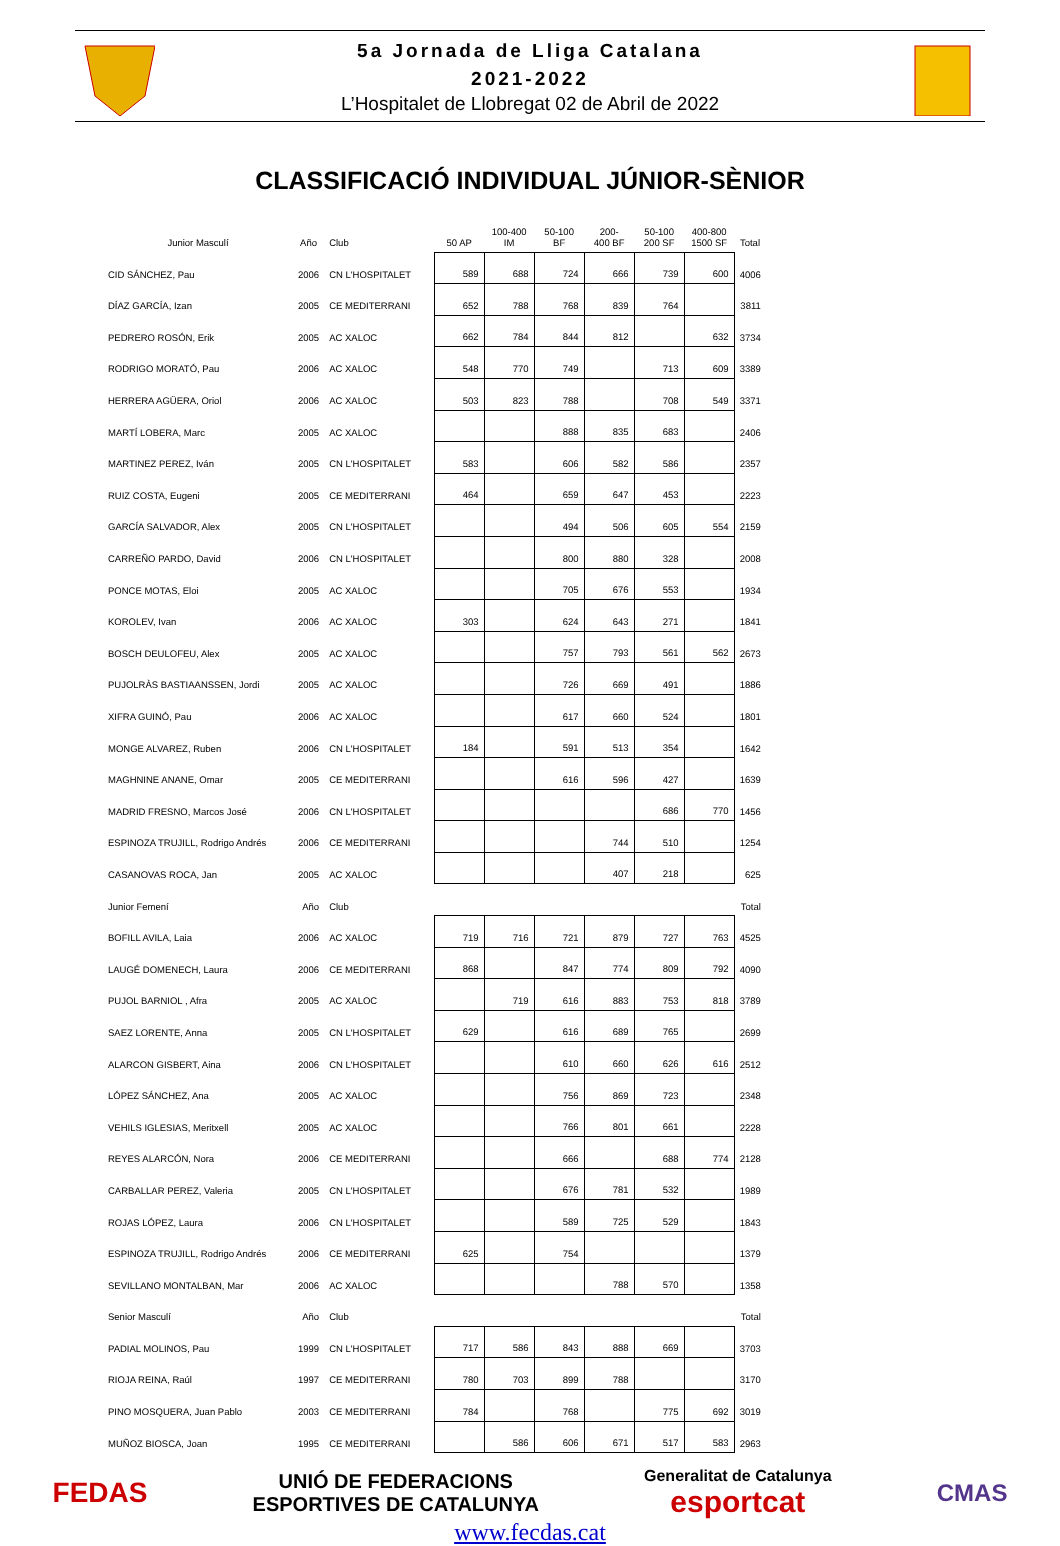5a Jornada de Lliga Catalana
2021-2022
L’Hospitalet de Llobregat 02 de Abril de 2022
CLASSIFICACIÓ INDIVIDUAL JÚNIOR-SÈNIOR
| Junior Masculí | Año | Club | 50 AP | 100-400 IM | 50-100 BF | 200- 400 BF | 50-100 200 SF | 400-800 1500 SF | Total |
| --- | --- | --- | --- | --- | --- | --- | --- | --- | --- |
| CID SÁNCHEZ, Pau | 2006 | CN L'HOSPITALET | 589 | 688 | 724 | 666 | 739 | 600 | 4006 |
| DÍAZ GARCÍA, Izan | 2005 | CE MEDITERRANI | 652 | 788 | 768 | 839 | 764 | | 3811 |
| PEDRERO ROSÓN, Erik | 2005 | AC XALOC | 662 | 784 | 844 | 812 | | 632 | 3734 |
| RODRIGO MORATÓ, Pau | 2006 | AC XALOC | 548 | 770 | 749 | | 713 | 609 | 3389 |
| HERRERA AGÜERA, Oriol | 2006 | AC XALOC | 503 | 823 | 788 | | 708 | 549 | 3371 |
| MARTÍ LOBERA, Marc | 2005 | AC XALOC | | | 888 | 835 | 683 | | 2406 |
| MARTINEZ PEREZ, Iván | 2005 | CN L'HOSPITALET | 583 | | 606 | 582 | 586 | | 2357 |
| RUIZ COSTA, Eugeni | 2005 | CE MEDITERRANI | 464 | | 659 | 647 | 453 | | 2223 |
| GARCÍA SALVADOR, Alex | 2005 | CN L'HOSPITALET | | | 494 | 506 | 605 | 554 | 2159 |
| CARREÑO PARDO, David | 2006 | CN L'HOSPITALET | | | 800 | 880 | 328 | | 2008 |
| PONCE MOTAS, Eloi | 2005 | AC XALOC | | | 705 | 676 | 553 | | 1934 |
| KOROLEV, Ivan | 2006 | AC XALOC | 303 | | 624 | 643 | 271 | | 1841 |
| BOSCH DEULOFEU, Alex | 2005 | AC XALOC | | | 757 | 793 | 561 | 562 | 2673 |
| PUJOLRÀS BASTIAANSSEN, Jordi | 2005 | AC XALOC | | | 726 | 669 | 491 | | 1886 |
| XIFRA GUINÓ, Pau | 2006 | AC XALOC | | | 617 | 660 | 524 | | 1801 |
| MONGE ALVAREZ, Ruben | 2006 | CN L'HOSPITALET | 184 | | 591 | 513 | 354 | | 1642 |
| MAGHNINE ANANE, Omar | 2005 | CE MEDITERRANI | | | 616 | 596 | 427 | | 1639 |
| MADRID FRESNO, Marcos José | 2006 | CN L'HOSPITALET | | | | | 686 | 770 | 1456 |
| ESPINOZA TRUJILL, Rodrigo Andrés | 2006 | CE MEDITERRANI | | | | 744 | 510 | | 1254 |
| CASANOVAS ROCA, Jan | 2005 | AC XALOC | | | | 407 | 218 | | 625 |
| Junior Femení | Año | Club | | | | | | | Total |
| BOFILL AVILA, Laia | 2006 | AC XALOC | 719 | 716 | 721 | 879 | 727 | 763 | 4525 |
| LAUGÉ DOMENECH, Laura | 2006 | CE MEDITERRANI | 868 | | 847 | 774 | 809 | 792 | 4090 |
| PUJOL BARNIOL , Afra | 2005 | AC XALOC | | 719 | 616 | 883 | 753 | 818 | 3789 |
| SAEZ LORENTE, Anna | 2005 | CN L'HOSPITALET | 629 | | 616 | 689 | 765 | | 2699 |
| ALARCON GISBERT, Aina | 2006 | CN L'HOSPITALET | | | 610 | 660 | 626 | 616 | 2512 |
| LÓPEZ SÁNCHEZ, Ana | 2005 | AC XALOC | | | 756 | 869 | 723 | | 2348 |
| VEHILS IGLESIAS, Meritxell | 2005 | AC XALOC | | | 766 | 801 | 661 | | 2228 |
| REYES ALARCÓN, Nora | 2006 | CE MEDITERRANI | | | 666 | | 688 | 774 | 2128 |
| CARBALLAR PEREZ, Valeria | 2005 | CN L'HOSPITALET | | | 676 | 781 | 532 | | 1989 |
| ROJAS LÓPEZ, Laura | 2006 | CN L'HOSPITALET | | | 589 | 725 | 529 | | 1843 |
| ESPINOZA TRUJILL, Rodrigo Andrés | 2006 | CE MEDITERRANI | 625 | | 754 | | | | 1379 |
| SEVILLANO MONTALBAN, Mar | 2006 | AC XALOC | | | | 788 | 570 | | 1358 |
| Senior Masculí | Año | Club | | | | | | | Total |
| PADIAL MOLINOS, Pau | 1999 | CN L'HOSPITALET | 717 | 586 | 843 | 888 | 669 | | 3703 |
| RIOJA REINA, Raúl | 1997 | CE MEDITERRANI | 780 | 703 | 899 | 788 | | | 3170 |
| PINO MOSQUERA, Juan Pablo | 2003 | CE MEDITERRANI | 784 | | 768 | | 775 | 692 | 3019 |
| MUÑOZ BIOSCA, Joan | 1995 | CE MEDITERRANI | | 586 | 606 | 671 | 517 | 583 | 2963 |
FEDAS
UNIÓ DE FEDERACIONS
ESPORTIVES DE CATALUNYA
Generalitat de Catalunya
esportcat
CMAS
www.fecdas.cat